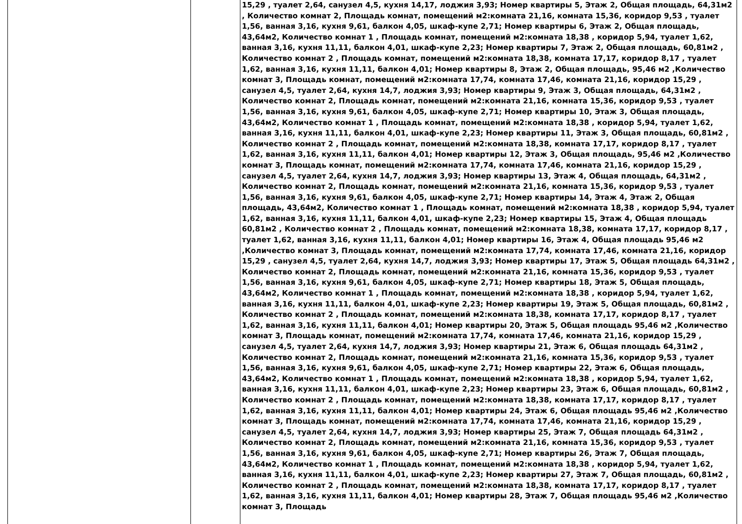| | | 15,29 , туалет 2,64, санузел 4,5, кухня 14,17, лоджия 3,93; Номер квартиры 5, Этаж 2, Общая площадь, 64,31м2 , Количество комнат 2, Площадь комнат, помещений м2:комната 21,16, комната 15,36, коридор 9,53 , туалет 1,56, ванная 3,16, кухня 9,61, балкон 4,05, шкаф-купе 2,71; Номер квартиры 6, Этаж 2, Общая площадь, 43,64м2, Количество комнат 1 , Площадь комнат, помещений м2:комната 18,38 , коридор 5,94, туалет 1,62, ванная 3,16, кухня 11,11, балкон 4,01, шкаф-купе 2,23; Номер квартиры 7, Этаж 2, Общая площадь, 60,81м2 , Количество комнат 2 , Площадь комнат, помещений м2:комната 18,38, комната 17,17, коридор 8,17 , туалет 1,62, ванная 3,16, кухня 11,11, балкон 4,01; Номер квартиры 8, Этаж 2, Общая площадь, 95,46 м2 ,Количество комнат 3, Площадь комнат, помещений м2:комната 17,74, комната 17,46, комната 21,16, коридор 15,29 , санузел 4,5, туалет 2,64, кухня 14,7, лоджия 3,93; Номер квартиры 9, Этаж 3, Общая площадь, 64,31м2 , Количество комнат 2, Площадь комнат, помещений м2:комната 21,16, комната 15,36, коридор 9,53 , туалет 1,56, ванная 3,16, кухня 9,61, балкон 4,05, шкаф-купе 2,71; Номер квартиры 10, Этаж 3, Общая площадь, 43,64м2, Количество комнат 1 , Площадь комнат, помещений м2:комната 18,38 , коридор 5,94, туалет 1,62, ванная 3,16, кухня 11,11, балкон 4,01, шкаф-купе 2,23; Номер квартиры 11, Этаж 3, Общая площадь, 60,81м2 , Количество комнат 2 , Площадь комнат, помещений м2:комната 18,38, комната 17,17, коридор 8,17 , туалет 1,62, ванная 3,16, кухня 11,11, балкон 4,01; Номер квартиры 12, Этаж 3, Общая площадь, 95,46 м2 ,Количество комнат 3, Площадь комнат, помещений м2:комната 17,74, комната 17,46, комната 21,16, коридор 15,29 , санузел 4,5, туалет 2,64, кухня 14,7, лоджия 3,93; Номер квартиры 13, Этаж 4, Общая площадь, 64,31м2 , Количество комнат 2, Площадь комнат, помещений м2:комната 21,16, комната 15,36, коридор 9,53 , туалет 1,56, ванная 3,16, кухня 9,61, балкон 4,05, шкаф-купе 2,71; Номер квартиры 14, Этаж 4, Этаж 2, Общая площадь, 43,64м2, Количество комнат 1 , Площадь комнат, помещений м2:комната 18,38 , коридор 5,94, туалет 1,62, ванная 3,16, кухня 11,11, балкон 4,01, шкаф-купе 2,23; Номер квартиры 15, Этаж 4, Общая площадь 60,81м2 , Количество комнат 2 , Площадь комнат, помещений м2:комната 18,38, комната 17,17, коридор 8,17 , туалет 1,62, ванная 3,16, кухня 11,11, балкон 4,01; Номер квартиры 16, Этаж 4, Общая площадь 95,46 м2 ,Количество комнат 3, Площадь комнат, помещений м2:комната 17,74, комната 17,46, комната 21,16, коридор 15,29 , санузел 4,5, туалет 2,64, кухня 14,7, лоджия 3,93; Номер квартиры 17, Этаж 5, Общая площадь 64,31м2 , Количество комнат 2, Площадь комнат, помещений м2:комната 21,16, комната 15,36, коридор 9,53 , туалет 1,56, ванная 3,16, кухня 9,61, балкон 4,05, шкаф-купе 2,71; Номер квартиры 18, Этаж 5, Общая площадь, 43,64м2, Количество комнат 1 , Площадь комнат, помещений м2:комната 18,38 , коридор 5,94, туалет 1,62, ванная 3,16, кухня 11,11, балкон 4,01, шкаф-купе 2,23; Номер квартиры 19, Этаж 5, Общая площадь, 60,81м2 , Количество комнат 2 , Площадь комнат, помещений м2:комната 18,38, комната 17,17, коридор 8,17 , туалет 1,62, ванная 3,16, кухня 11,11, балкон 4,01; Номер квартиры 20, Этаж 5, Общая площадь 95,46 м2 ,Количество комнат 3, Площадь комнат, помещений м2:комната 17,74, комната 17,46, комната 21,16, коридор 15,29 , санузел 4,5, туалет 2,64, кухня 14,7, лоджия 3,93; Номер квартиры 21, Этаж 6, Общая площадь 64,31м2 , Количество комнат 2, Площадь комнат, помещений м2:комната 21,16, комната 15,36, коридор 9,53 , туалет 1,56, ванная 3,16, кухня 9,61, балкон 4,05, шкаф-купе 2,71; Номер квартиры 22, Этаж 6, Общая площадь, 43,64м2, Количество комнат 1 , Площадь комнат, помещений м2:комната 18,38 , коридор 5,94, туалет 1,62, ванная 3,16, кухня 11,11, балкон 4,01, шкаф-купе 2,23; Номер квартиры 23, Этаж 6, Общая площадь, 60,81м2 , Количество комнат 2 , Площадь комнат, помещений м2:комната 18,38, комната 17,17, коридор 8,17 , туалет 1,62, ванная 3,16, кухня 11,11, балкон 4,01; Номер квартиры 24, Этаж 6, Общая площадь 95,46 м2 ,Количество комнат 3, Площадь комнат, помещений м2:комната 17,74, комната 17,46, комната 21,16, коридор 15,29 , санузел 4,5, туалет 2,64, кухня 14,7, лоджия 3,93; Номер квартиры 25, Этаж 7, Общая площадь 64,31м2 , Количество комнат 2, Площадь комнат, помещений м2:комната 21,16, комната 15,36, коридор 9,53 , туалет 1,56, ванная 3,16, кухня 9,61, балкон 4,05, шкаф-купе 2,71; Номер квартиры 26, Этаж 7, Общая площадь, 43,64м2, Количество комнат 1 , Площадь комнат, помещений м2:комната 18,38 , коридор 5,94, туалет 1,62, ванная 3,16, кухня 11,11, балкон 4,01, шкаф-купе 2,23; Номер квартиры 27, Этаж 7, Общая площадь, 60,81м2 , Количество комнат 2 , Площадь комнат, помещений м2:комната 18,38, комната 17,17, коридор 8,17 , туалет 1,62, ванная 3,16, кухня 11,11, балкон 4,01; Номер квартиры 28, Этаж 7, Общая площадь 95,46 м2 ,Количество комнат 3, Площадь |